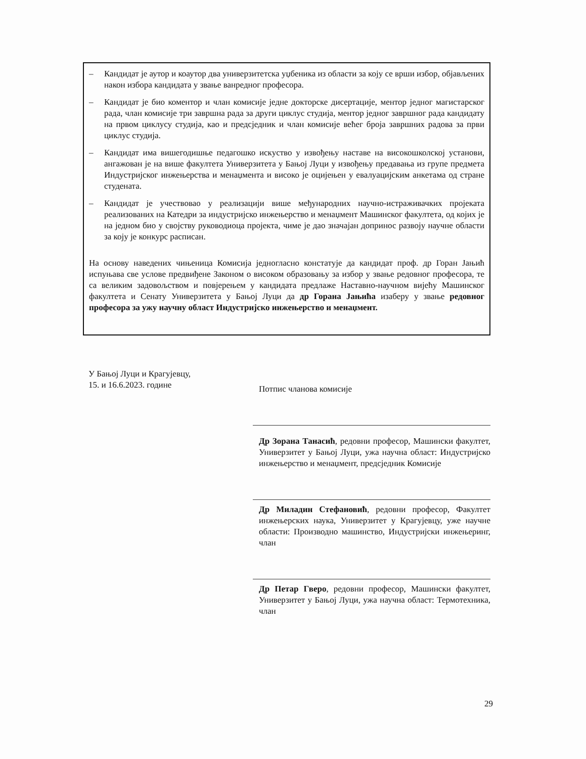– Кандидат је аутор и коаутор два универзитетска уџбеника из области за коју се врши избор, објављених након избора кандидата у звање ванредног професора.
– Кандидат је био коментор и члан комисије једне докторске дисертације, ментор једног магистарског рада, члан комисије три завршна рада за други циклус студија, ментор једног завршног рада кандидату на првом циклусу студија, као и предсједник и члан комисије већег броја завршних радова за први циклус студија.
– Кандидат има вишегодишње педагошко искуство у извођењу наставе на високошколској установи, ангажован је на више факултета Универзитета у Бањој Луци у извођењу предавања из групе предмета Индустријског инжењерства и менаџмента и високо је оцијењен у евалуацијским анкетама од стране студената.
– Кандидат је учествовао у реализацији више међународних научно-истраживачких пројеката реализованих на Катедри за индустријско инжењерство и менаџмент Машинског факултета, од којих је на једном био у својству руководиоца пројекта, чиме је дао значајан допринос развоју научне области за коју је конкурс расписан.
На основу наведених чињеница Комисија једногласно констатује да кандидат проф. др Горан Јањић испуњава све услове предвиђене Законом о високом образовању за избор у звање редовног професора, те са великим задовољством и повјерењем у кандидата предлаже Наставно-научном вијећу Машинског факултета и Сенату Универзитета у Бањој Луци да др Горана Јањића изаберу у звање редовног професора за ужу научну област Индустријско инжењерство и менаџмент.
У Бањој Луци и Крагујевцу,
15. и 16.6.2023. године
Потпис чланова комисије
Др Зорана Танасић, редовни професор, Машински факултет, Универзитет у Бањој Луци, ужа научна област: Индустријско инжењерство и менаџмент, предсједник Комисије
Др Миладин Стефановић, редовни професор, Факултет инжењерских наука, Универзитет у Крагујевцу, уже научне области: Производно машинство, Индустријски инжењеринг, члан
Др Петар Гверо, редовни професор, Машински факултет, Универзитет у Бањој Луци, ужа научна област: Термотехника, члан
29